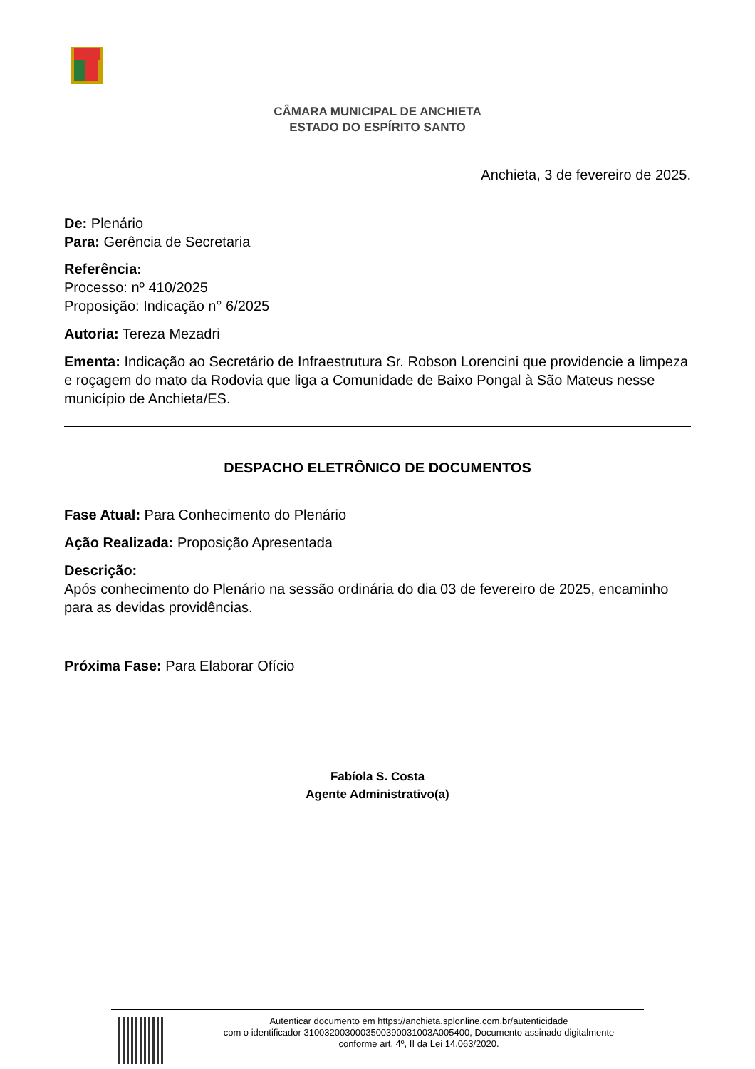CÂMARA MUNICIPAL DE ANCHIETA
ESTADO DO ESPÍRITO SANTO
Anchieta, 3 de fevereiro de 2025.
De: Plenário
Para: Gerência de Secretaria
Referência:
Processo: nº 410/2025
Proposição: Indicação n° 6/2025
Autoria: Tereza Mezadri
Ementa: Indicação ao Secretário de Infraestrutura Sr. Robson Lorencini que providencie a limpeza e roçagem do mato da Rodovia que liga a Comunidade de Baixo Pongal à São Mateus nesse município de Anchieta/ES.
DESPACHO ELETRÔNICO DE DOCUMENTOS
Fase Atual: Para Conhecimento do Plenário
Ação Realizada: Proposição Apresentada
Descrição:
Após conhecimento do Plenário na sessão ordinária do dia 03 de fevereiro de 2025, encaminho para as devidas providências.
Próxima Fase: Para Elaborar Ofício
Fabíola S. Costa
Agente Administrativo(a)
Autenticar documento em https://anchieta.splonline.com.br/autenticidade
com o identificador 3100320030003500390031003A005400, Documento assinado digitalmente
conforme art. 4º, II da Lei 14.063/2020.